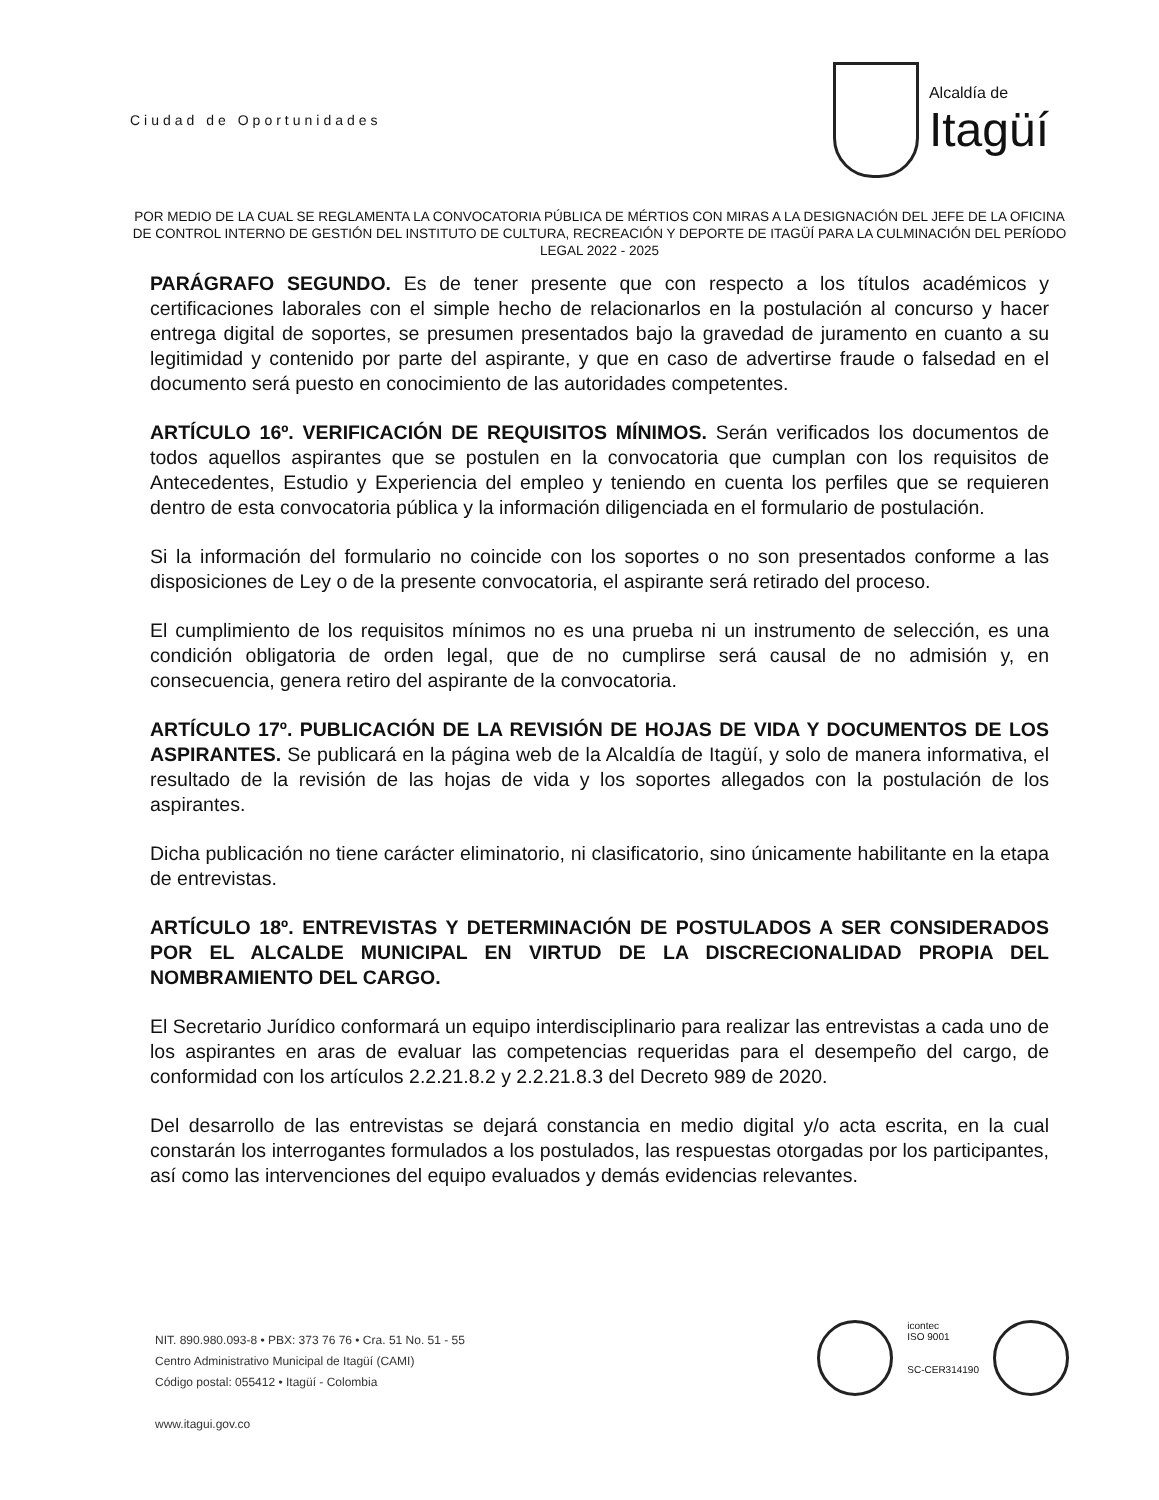Ciudad de Oportunidades Alcaldía de
Itagüí
POR MEDIO DE LA CUAL SE REGLAMENTA LA CONVOCATORIA PÚBLICA DE MÉRTIOS CON MIRAS A LA DESIGNACIÓN DEL JEFE DE LA OFICINA DE CONTROL INTERNO DE GESTIÓN DEL INSTITUTO DE CULTURA, RECREACIÓN Y DEPORTE DE ITAGÜÍ PARA LA CULMINACIÓN DEL PERÍODO LEGAL 2022 - 2025
PARÁGRAFO SEGUNDO. Es de tener presente que con respecto a los títulos académicos y certificaciones laborales con el simple hecho de relacionarlos en la postulación al concurso y hacer entrega digital de soportes, se presumen presentados bajo la gravedad de juramento en cuanto a su legitimidad y contenido por parte del aspirante, y que en caso de advertirse fraude o falsedad en el documento será puesto en conocimiento de las autoridades competentes.
ARTÍCULO 16º. VERIFICACIÓN DE REQUISITOS MÍNIMOS. Serán verificados los documentos de todos aquellos aspirantes que se postulen en la convocatoria que cumplan con los requisitos de Antecedentes, Estudio y Experiencia del empleo y teniendo en cuenta los perfiles que se requieren dentro de esta convocatoria pública y la información diligenciada en el formulario de postulación.
Si la información del formulario no coincide con los soportes o no son presentados conforme a las disposiciones de Ley o de la presente convocatoria, el aspirante será retirado del proceso.
El cumplimiento de los requisitos mínimos no es una prueba ni un instrumento de selección, es una condición obligatoria de orden legal, que de no cumplirse será causal de no admisión y, en consecuencia, genera retiro del aspirante de la convocatoria.
ARTÍCULO 17º. PUBLICACIÓN DE LA REVISIÓN DE HOJAS DE VIDA Y DOCUMENTOS DE LOS ASPIRANTES. Se publicará en la página web de la Alcaldía de Itagüí, y solo de manera informativa, el resultado de la revisión de las hojas de vida y los soportes allegados con la postulación de los aspirantes.
Dicha publicación no tiene carácter eliminatorio, ni clasificatorio, sino únicamente habilitante en la etapa de entrevistas.
ARTÍCULO 18º. ENTREVISTAS Y DETERMINACIÓN DE POSTULADOS A SER CONSIDERADOS POR EL ALCALDE MUNICIPAL EN VIRTUD DE LA DISCRECIONALIDAD PROPIA DEL NOMBRAMIENTO DEL CARGO.
El Secretario Jurídico conformará un equipo interdisciplinario para realizar las entrevistas a cada uno de los aspirantes en aras de evaluar las competencias requeridas para el desempeño del cargo, de conformidad con los artículos 2.2.21.8.2 y 2.2.21.8.3 del Decreto 989 de 2020.
Del desarrollo de las entrevistas se dejará constancia en medio digital y/o acta escrita, en la cual constarán los interrogantes formulados a los postulados, las respuestas otorgadas por los participantes, así como las intervenciones del equipo evaluados y demás evidencias relevantes.
NIT. 890.980.093-8 • PBX: 373 76 76 • Cra. 51 No. 51 - 55
Centro Administrativo Municipal de Itagüí (CAMI)
Código postal: 055412 • Itagüí - Colombia
www.itagui.gov.co
icontec
ISO 9001
SC-CER314190